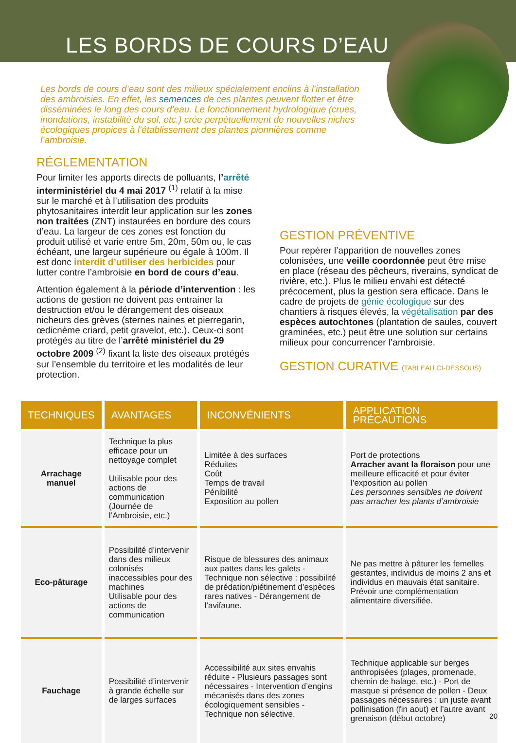LES BORDS DE COURS D’EAU
Les bords de cours d’eau sont des milieux spécialement enclins à l’installation des ambroisies. En effet, les semences de ces plantes peuvent flotter et être disséminées le long des cours d’eau. Le fonctionnement hydrologique (crues, inondations, instabilité du sol, etc.) crée perpétuellement de nouvelles niches écologiques propices à l’établissement des plantes pionnières comme l’ambroisie.
RÉGLEMENTATION
Pour limiter les apports directs de polluants, l’arrêté interministériel du 4 mai 2017 <sup>(1)</sup> relatif à la mise sur le marché et à l’utilisation des produits phytosanitaires interdit leur application sur les zones non traitées (ZNT) instaurées en bordure des cours d’eau. La largeur de ces zones est fonction du produit utilisé et varie entre 5m, 20m, 50m ou, le cas échéant, une largeur supérieure ou égale à 100m. Il est donc interdit d’utiliser des herbicides pour lutter contre l’ambroisie en bord de cours d’eau.
Attention également à la période d’intervention : les actions de gestion ne doivent pas entrainer la destruction et/ou le dérangement des oiseaux nicheurs des grèves (sternes naines et pierregarin, œdicnème criard, petit gravelot, etc.). Ceux-ci sont protégés au titre de l’arrêté ministériel du 29 octobre 2009 <sup>(2)</sup> fixant la liste des oiseaux protégés sur l’ensemble du territoire et les modalités de leur protection.
GESTION PRÉVENTIVE
Pour repérer l’apparition de nouvelles zones colonisées, une veille coordonnée peut être mise en place (réseau des pêcheurs, riverains, syndicat de rivière, etc.). Plus le milieu envahi est détecté précocement, plus la gestion sera efficace. Dans le cadre de projets de génie écologique sur des chantiers à risques élevés, la végétalisation par des espèces autochtones (plantation de saules, couvert graminées, etc.) peut être une solution sur certains milieux pour concurrencer l’ambroisie.
GESTION CURATIVE (TABLEAU CI-DESSOUS)
| TECHNIQUES | AVANTAGES | INCONVÉNIENTS | APPLICATION PRÉCAUTIONS |
| --- | --- | --- | --- |
| Arrachage manuel | Technique la plus efficace pour un nettoyage complet Utilisable pour des actions de communication (Journée de l’Ambroisie, etc.) | Limitée à des surfaces Réduites Coût Temps de travail Pénibilité Exposition au pollen | Port de protections Arracher avant la floraison pour une meilleure efficacité et pour éviter l’exposition au pollen Les personnes sensibles ne doivent pas arracher les plants d’ambroisie |
| Eco-pâturage | Possibilité d’intervenir dans des milieux colonisés inaccessibles pour des machines Utilisable pour des actions de communication | Risque de blessures des animaux aux pattes dans les galets - Technique non sélective : possibilité de prédation/piétinement d’espèces rares natives - Dérangement de l’avifaune. | Ne pas mettre à pâturer les femelles gestantes, individus de moins 2 ans et individus en mauvais état sanitaire. Prévoir une complémentation alimentaire diversifiée. |
| Fauchage | Possibilité d’intervenir à grande échelle sur de larges surfaces | Accessibilité aux sites envahis réduite - Plusieurs passages sont nécessaires - Intervention d’engins mécanisés dans des zones écologiquement sensibles - Technique non sélective. | Technique applicable sur berges anthropisées (plages, promenade, chemin de halage, etc.) - Port de masque si présence de pollen - Deux passages nécessaires : un juste avant pollinisation (fin aout) et l’autre avant grenaison (début octobre) |
20